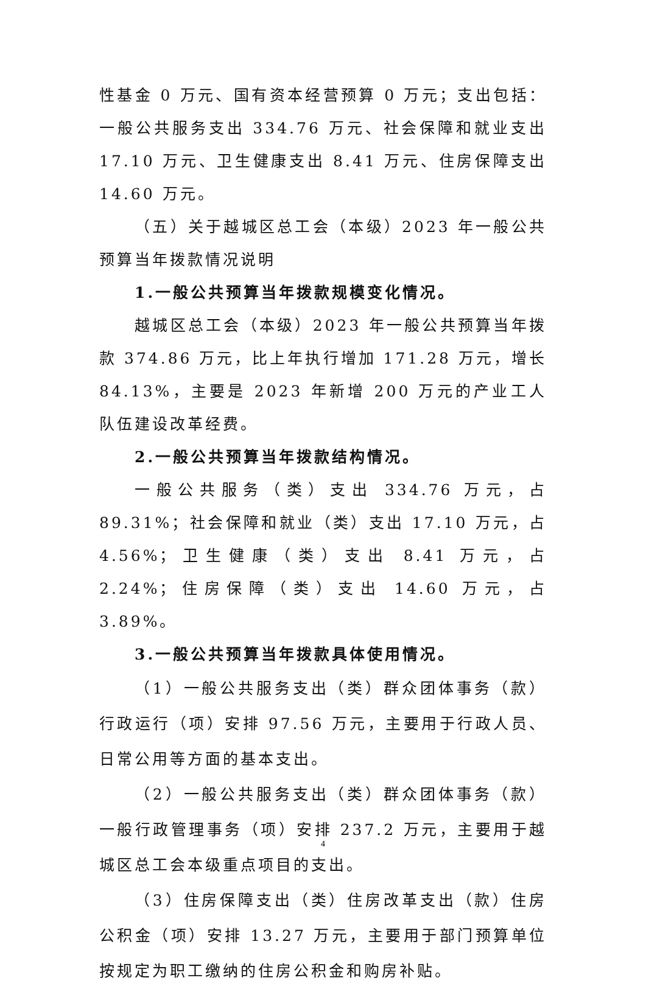性基金 0 万元、国有资本经营预算 0 万元；支出包括：一般公共服务支出 334.76 万元、社会保障和就业支出 17.10 万元、卫生健康支出 8.41 万元、住房保障支出 14.60 万元。
（五）关于越城区总工会（本级）2023 年一般公共预算当年拨款情况说明
1.一般公共预算当年拨款规模变化情况。
越城区总工会（本级）2023 年一般公共预算当年拨款 374.86 万元，比上年执行增加 171.28 万元，增长 84.13%，主要是 2023 年新增 200 万元的产业工人队伍建设改革经费。
2.一般公共预算当年拨款结构情况。
一般公共服务（类）支出 334.76 万元，占 89.31%；社会保障和就业（类）支出 17.10 万元，占 4.56%；卫生健康（类）支出 8.41 万元，占 2.24%；住房保障（类）支出 14.60 万元，占 3.89%。
3.一般公共预算当年拨款具体使用情况。
（1）一般公共服务支出（类）群众团体事务（款）行政运行（项）安排 97.56 万元，主要用于行政人员、日常公用等方面的基本支出。
（2）一般公共服务支出（类）群众团体事务（款）一般行政管理事务（项）安排 237.2 万元，主要用于越城区总工会本级重点项目的支出。
（3）住房保障支出（类）住房改革支出（款）住房公积金（项）安排 13.27 万元，主要用于部门预算单位按规定为职工缴纳的住房公积金和购房补贴。
4